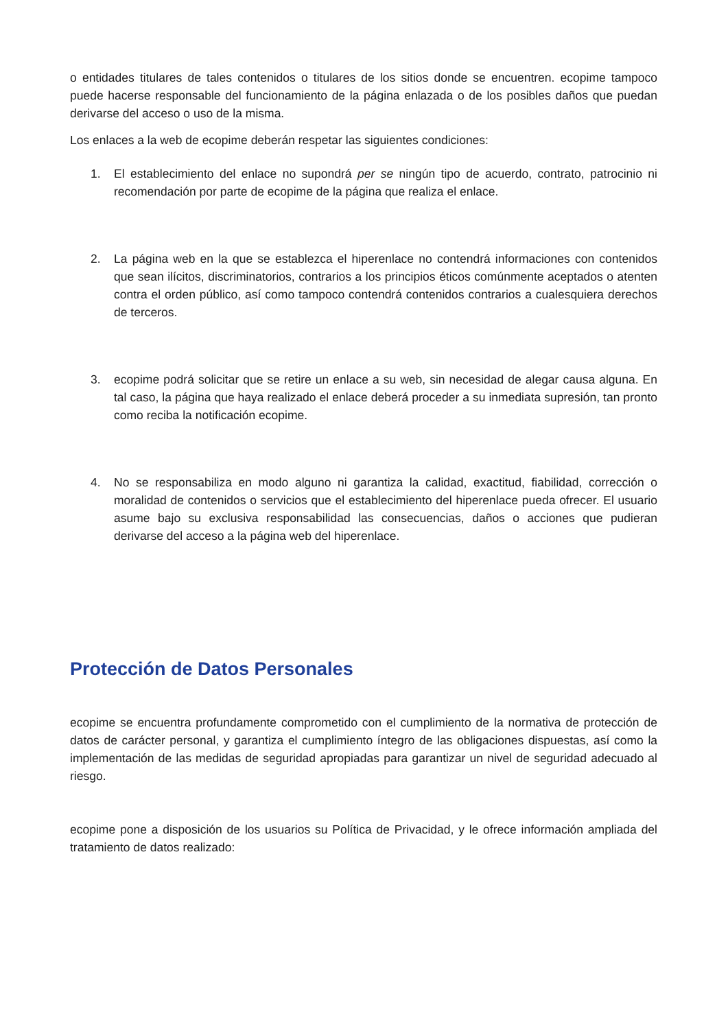o entidades titulares de tales contenidos o titulares de los sitios donde se encuentren. ecopime tampoco puede hacerse responsable del funcionamiento de la página enlazada o de los posibles daños que puedan derivarse del acceso o uso de la misma.
Los enlaces a la web de ecopime deberán respetar las siguientes condiciones:
1. El establecimiento del enlace no supondrá per se ningún tipo de acuerdo, contrato, patrocinio ni recomendación por parte de ecopime de la página que realiza el enlace.
2. La página web en la que se establezca el hiperenlace no contendrá informaciones con contenidos que sean ilícitos, discriminatorios, contrarios a los principios éticos comúnmente aceptados o atenten contra el orden público, así como tampoco contendrá contenidos contrarios a cualesquiera derechos de terceros.
3. ecopime podrá solicitar que se retire un enlace a su web, sin necesidad de alegar causa alguna. En tal caso, la página que haya realizado el enlace deberá proceder a su inmediata supresión, tan pronto como reciba la notificación ecopime.
4. No se responsabiliza en modo alguno ni garantiza la calidad, exactitud, fiabilidad, corrección o moralidad de contenidos o servicios que el establecimiento del hiperenlace pueda ofrecer. El usuario asume bajo su exclusiva responsabilidad las consecuencias, daños o acciones que pudieran derivarse del acceso a la página web del hiperenlace.
Protección de Datos Personales
ecopime se encuentra profundamente comprometido con el cumplimiento de la normativa de protección de datos de carácter personal, y garantiza el cumplimiento íntegro de las obligaciones dispuestas, así como la implementación de las medidas de seguridad apropiadas para garantizar un nivel de seguridad adecuado al riesgo.
ecopime pone a disposición de los usuarios su Política de Privacidad, y le ofrece información ampliada del tratamiento de datos realizado: